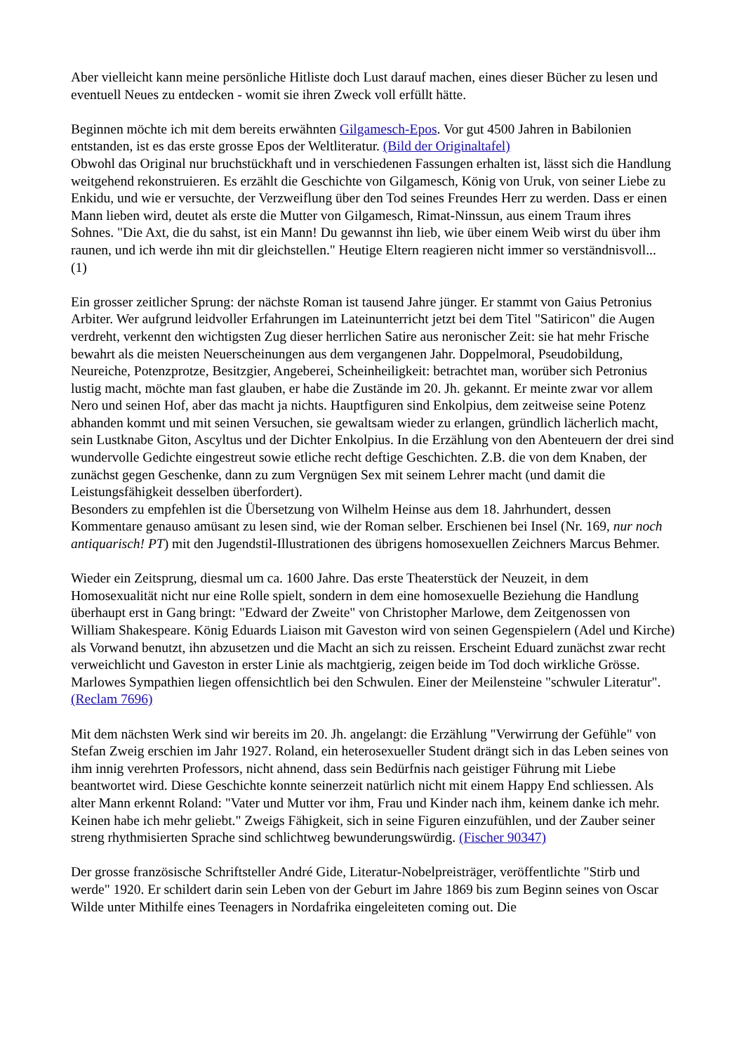Aber vielleicht kann meine persönliche Hitliste doch Lust darauf machen, eines dieser Bücher zu lesen und eventuell Neues zu entdecken - womit sie ihren Zweck voll erfüllt hätte.
Beginnen möchte ich mit dem bereits erwähnten Gilgamesch-Epos. Vor gut 4500 Jahren in Babilonien entstanden, ist es das erste grosse Epos der Weltliteratur. (Bild der Originaltafel)
Obwohl das Original nur bruchstückhaft und in verschiedenen Fassungen erhalten ist, lässt sich die Handlung weitgehend rekonstruieren. Es erzählt die Geschichte von Gilgamesch, König von Uruk, von seiner Liebe zu Enkidu, und wie er versuchte, der Verzweiflung über den Tod seines Freundes Herr zu werden. Dass er einen Mann lieben wird, deutet als erste die Mutter von Gilgamesch, Rimat-Ninssun, aus einem Traum ihres Sohnes. "Die Axt, die du sahst, ist ein Mann! Du gewannst ihn lieb, wie über einem Weib wirst du über ihm raunen, und ich werde ihn mit dir gleichstellen." Heutige Eltern reagieren nicht immer so verständnisvoll... (1)
Ein grosser zeitlicher Sprung: der nächste Roman ist tausend Jahre jünger. Er stammt von Gaius Petronius Arbiter. Wer aufgrund leidvoller Erfahrungen im Lateinunterricht jetzt bei dem Titel "Satiricon" die Augen verdreht, verkennt den wichtigsten Zug dieser herrlichen Satire aus neronischer Zeit: sie hat mehr Frische bewahrt als die meisten Neuerscheinungen aus dem vergangenen Jahr. Doppelmoral, Pseudobildung, Neureiche, Potenzprotze, Besitzgier, Angeberei, Scheinheiligkeit: betrachtet man, worüber sich Petronius lustig macht, möchte man fast glauben, er habe die Zustände im 20. Jh. gekannt. Er meinte zwar vor allem Nero und seinen Hof, aber das macht ja nichts. Hauptfiguren sind Enkolpius, dem zeitweise seine Potenz abhanden kommt und mit seinen Versuchen, sie gewaltsam wieder zu erlangen, gründlich lächerlich macht, sein Lustknabe Giton, Ascyltus und der Dichter Enkolpius. In die Erzählung von den Abenteuern der drei sind wundervolle Gedichte eingestreut sowie etliche recht deftige Geschichten. Z.B. die von dem Knaben, der zunächst gegen Geschenke, dann zu zum Vergnügen Sex mit seinem Lehrer macht (und damit die Leistungsfähigkeit desselben überfordert).
Besonders zu empfehlen ist die Übersetzung von Wilhelm Heinse aus dem 18. Jahrhundert, dessen Kommentare genauso amüsant zu lesen sind, wie der Roman selber. Erschienen bei Insel (Nr. 169, nur noch antiquarisch! PT) mit den Jugendstil-Illustrationen des übrigens homosexuellen Zeichners Marcus Behmer.
Wieder ein Zeitsprung, diesmal um ca. 1600 Jahre. Das erste Theaterstück der Neuzeit, in dem Homosexualität nicht nur eine Rolle spielt, sondern in dem eine homosexuelle Beziehung die Handlung überhaupt erst in Gang bringt: "Edward der Zweite" von Christopher Marlowe, dem Zeitgenossen von William Shakespeare. König Eduards Liaison mit Gaveston wird von seinen Gegenspielern (Adel und Kirche) als Vorwand benutzt, ihn abzusetzen und die Macht an sich zu reissen. Erscheint Eduard zunächst zwar recht verweichlicht und Gaveston in erster Linie als machtgierig, zeigen beide im Tod doch wirkliche Grösse. Marlowes Sympathien liegen offensichtlich bei den Schwulen. Einer der Meilensteine "schwuler Literatur". (Reclam 7696)
Mit dem nächsten Werk sind wir bereits im 20. Jh. angelangt: die Erzählung "Verwirrung der Gefühle" von Stefan Zweig erschien im Jahr 1927. Roland, ein heterosexueller Student drängt sich in das Leben seines von ihm innig verehrten Professors, nicht ahnend, dass sein Bedürfnis nach geistiger Führung mit Liebe beantwortet wird. Diese Geschichte konnte seinerzeit natürlich nicht mit einem Happy End schliessen. Als alter Mann erkennt Roland: "Vater und Mutter vor ihm, Frau und Kinder nach ihm, keinem danke ich mehr. Keinen habe ich mehr geliebt." Zweigs Fähigkeit, sich in seine Figuren einzufühlen, und der Zauber seiner streng rhythmisierten Sprache sind schlichtweg bewunderungswürdig. (Fischer 90347)
Der grosse französische Schriftsteller André Gide, Literatur-Nobelpreisträger, veröffentlichte "Stirb und werde" 1920. Er schildert darin sein Leben von der Geburt im Jahre 1869 bis zum Beginn seines von Oscar Wilde unter Mithilfe eines Teenagers in Nordafrika eingeleiteten coming out. Die